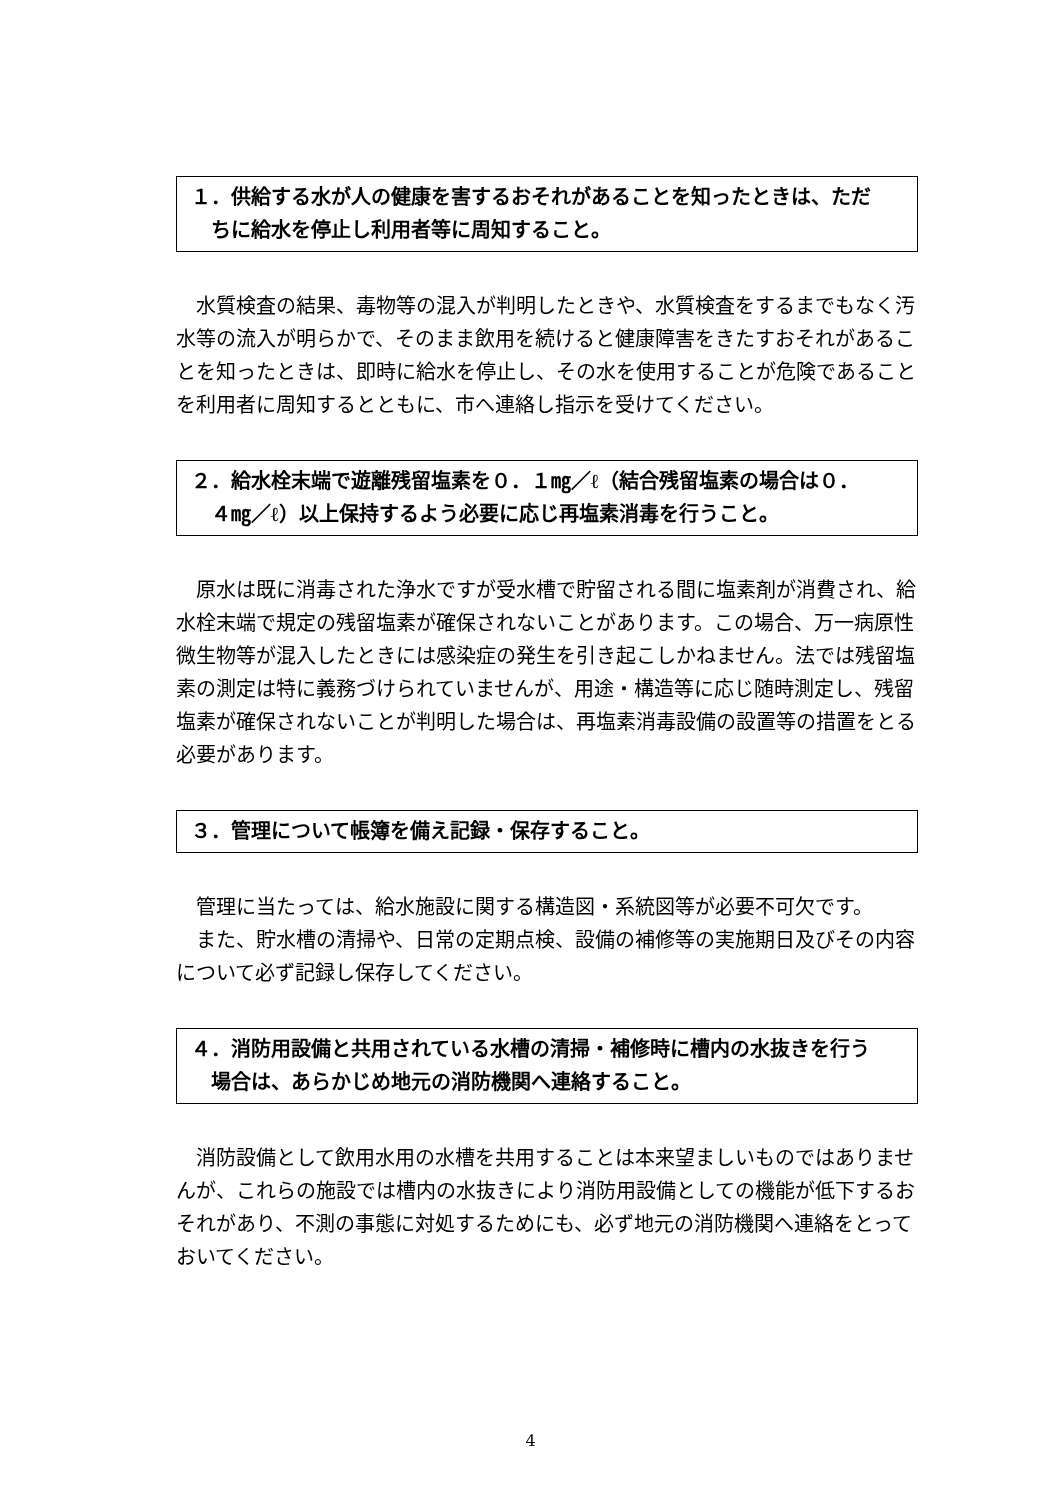１．供給する水が人の健康を害するおそれがあることを知ったときは、ただ
ちに給水を停止し利用者等に周知すること。
　水質検査の結果、毒物等の混入が判明したときや、水質検査をするまでもなく汚水等の流入が明らかで、そのまま飲用を続けると健康障害をきたすおそれがあることを知ったときは、即時に給水を停止し、その水を使用することが危険であることを利用者に周知するとともに、市へ連絡し指示を受けてください。
２．給水栓末端で遊離残留塩素を０．１㎎／ℓ（結合残留塩素の場合は０．
４㎎／ℓ）以上保持するよう必要に応じ再塩素消毒を行うこと。
　原水は既に消毒された浄水ですが受水槽で貯留される間に塩素剤が消費され、給水栓末端で規定の残留塩素が確保されないことがあります。この場合、万一病原性微生物等が混入したときには感染症の発生を引き起こしかねません。法では残留塩素の測定は特に義務づけられていませんが、用途・構造等に応じ随時測定し、残留塩素が確保されないことが判明した場合は、再塩素消毒設備の設置等の措置をとる必要があります。
３．管理について帳簿を備え記録・保存すること。
　管理に当たっては、給水施設に関する構造図・系統図等が必要不可欠です。
　また、貯水槽の清掃や、日常の定期点検、設備の補修等の実施期日及びその内容について必ず記録し保存してください。
４．消防用設備と共用されている水槽の清掃・補修時に槽内の水抜きを行う
場合は、あらかじめ地元の消防機関へ連絡すること。
　消防設備として飲用水用の水槽を共用することは本来望ましいものではありませんが、これらの施設では槽内の水抜きにより消防用設備としての機能が低下するおそれがあり、不測の事態に対処するためにも、必ず地元の消防機関へ連絡をとっておいてください。
4